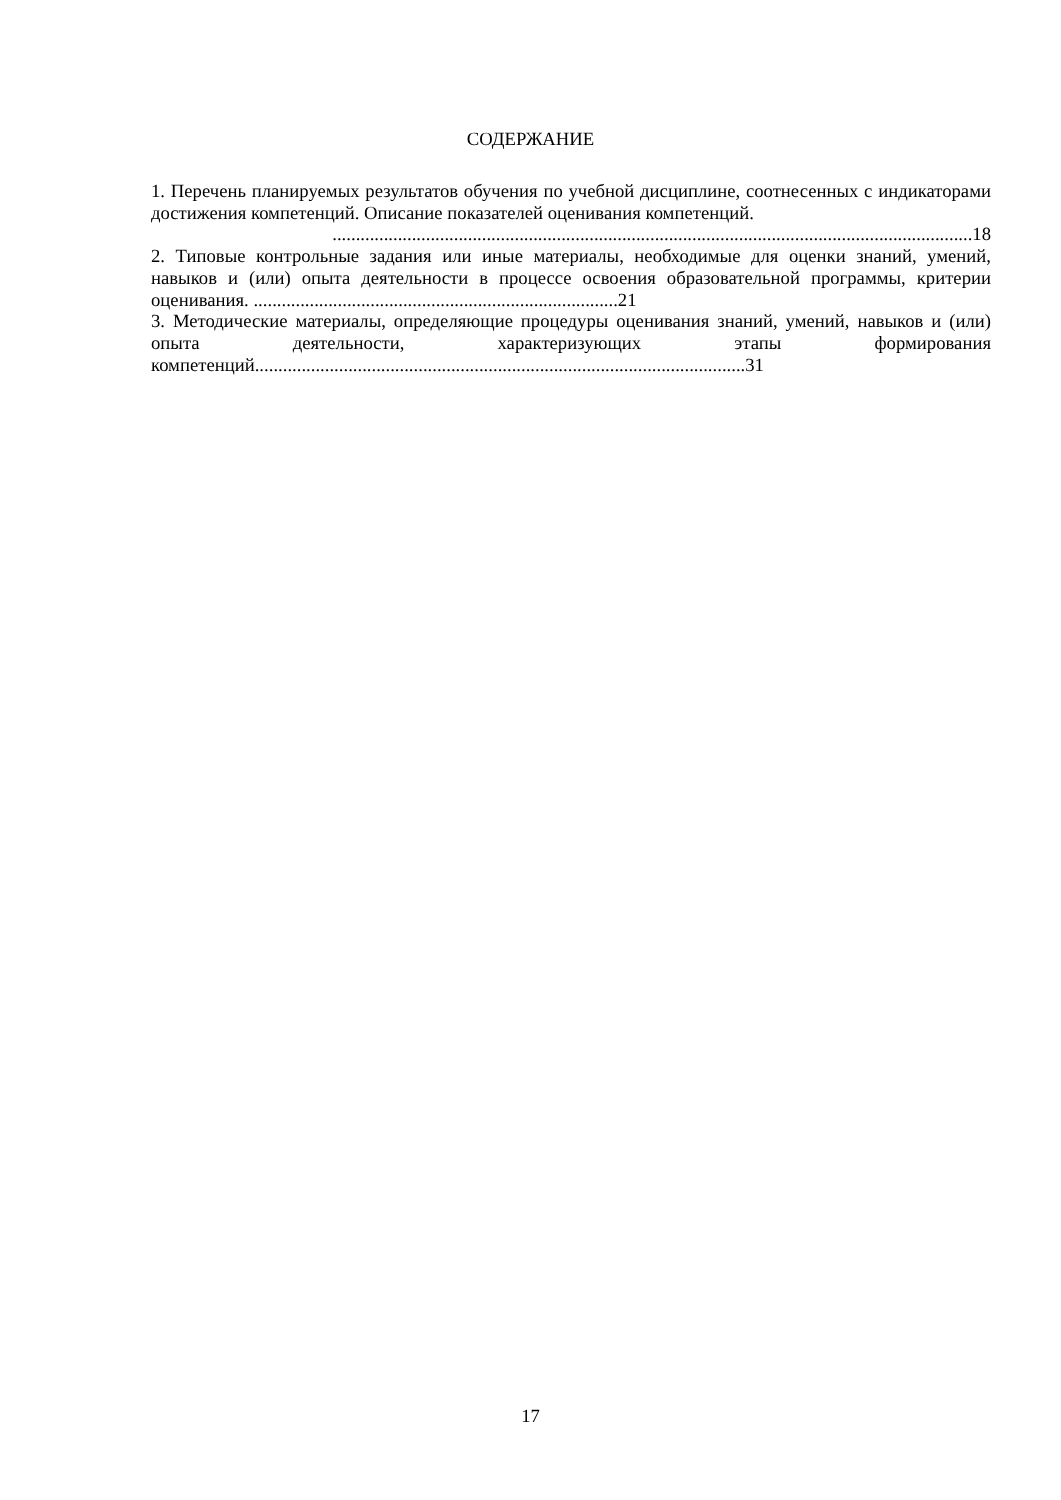СОДЕРЖАНИЕ
1. Перечень планируемых результатов обучения по учебной дисциплине, соотнесенных с индикаторами достижения компетенций. Описание показателей оценивания компетенций.
.........................................................................................................................................18
2. Типовые контрольные задания или иные материалы, необходимые для оценки знаний, умений, навыков и (или) опыта деятельности в процессе освоения образовательной программы, критерии оценивания. ..............................................................................21
3. Методические материалы, определяющие процедуры оценивания знаний, умений, навыков и (или) опыта деятельности, характеризующих этапы формирования компетенций.........................................................................................................31
17